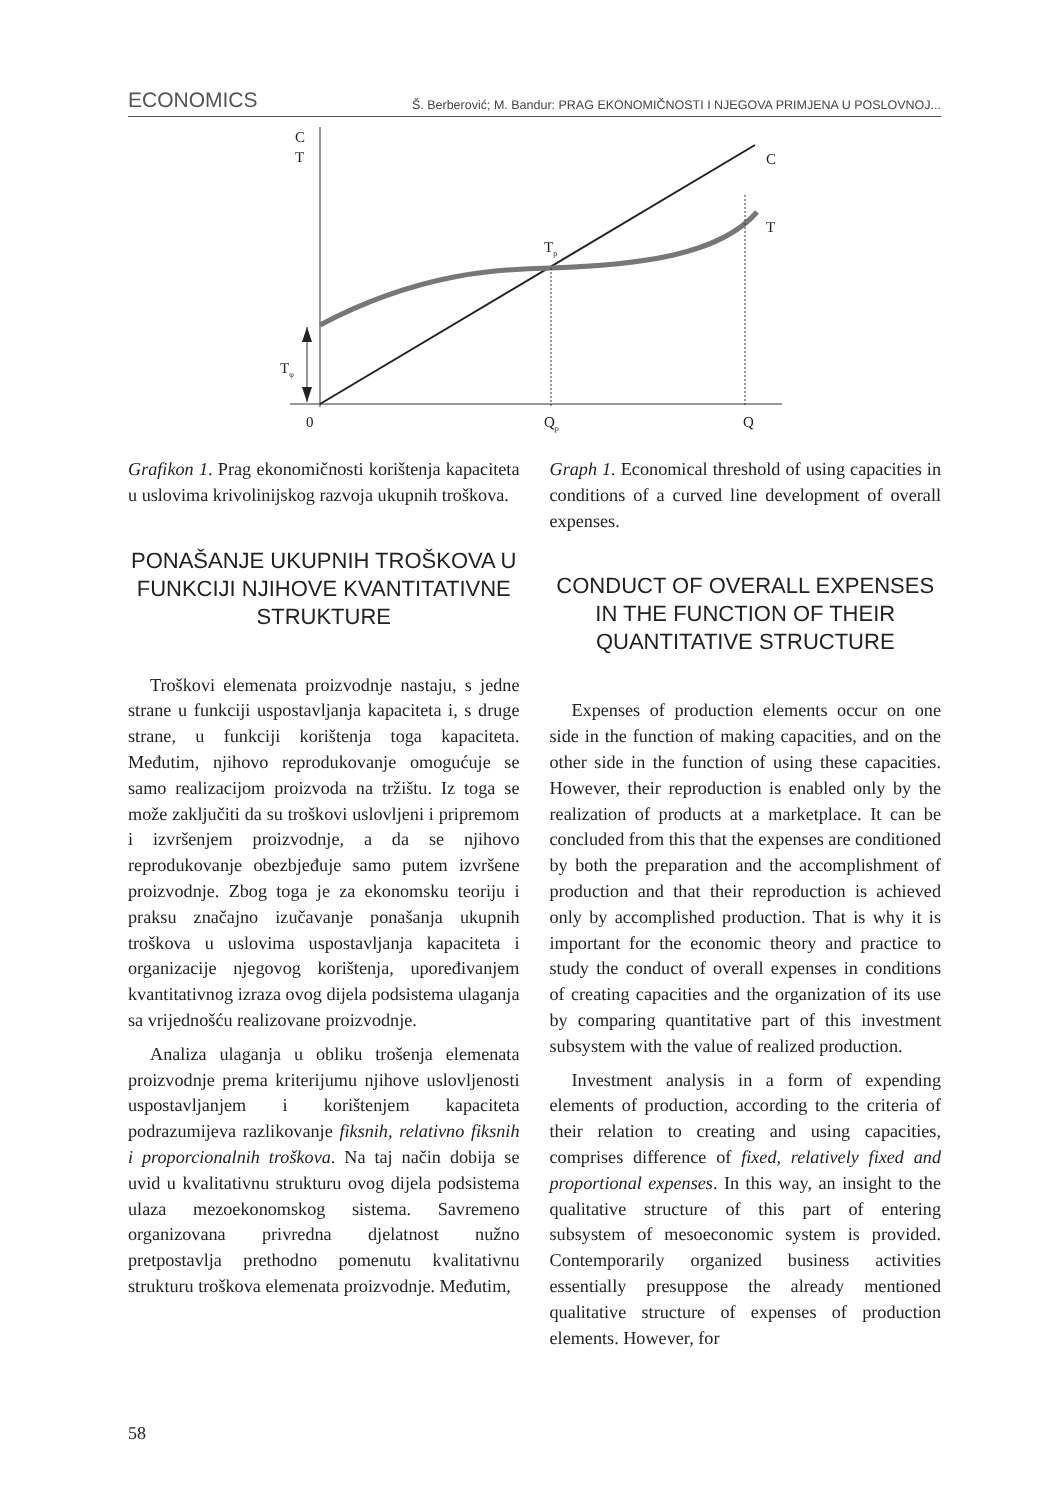ECONOMICS Š. Berberović; M. Bandur: PRAG EKONOMIČNOSTI I NJEGOVA PRIMJENA U POSLOVNOJ...
C
T
C
T
Tp
Tφ
0
Qp
Q
Grafikon 1. Prag ekonomičnosti korištenja kapaciteta u uslovima krivolinijskog razvoja ukupnih troškova.
PONAŠANJE UKUPNIH TROŠKOVA U FUNKCIJI NJIHOVE KVANTITATIVNE STRUKTURE
Troškovi elemenata proizvodnje nastaju, s jedne strane u funkciji uspostavljanja kapaciteta i, s druge strane, u funkciji korištenja toga kapaciteta. Međutim, njihovo reprodukovanje omogućuje se samo realizacijom proizvoda na tržištu. Iz toga se može zaključiti da su troškovi uslovljeni i pripremom i izvršenjem proizvodnje, a da se njihovo reprodukovanje obezbjeđuje samo putem izvršene proizvodnje. Zbog toga je za ekonomsku teoriju i praksu značajno izučavanje ponašanja ukupnih troškova u uslovima uspostavljanja kapaciteta i organizacije njegovog korištenja, upoređivanjem kvantitativnog izraza ovog dijela podsistema ulaganja sa vrijednošću realizovane proizvodnje.
Analiza ulaganja u obliku trošenja elemenata proizvodnje prema kriterijumu njihove uslovljenosti uspostavljanjem i korištenjem kapaciteta podrazumijeva razlikovanje fiksnih, relativno fiksnih i proporcionalnih troškova. Na taj način dobija se uvid u kvalitativnu strukturu ovog dijela podsistema ulaza mezoekonomskog sistema. Savremeno organizovana privredna djelatnost nužno pretpostavlja prethodno pomenutu kvalitativnu strukturu troškova elemenata proizvodnje. Međutim,
Graph 1. Economical threshold of using capacities in conditions of a curved line development of overall expenses.
CONDUCT OF OVERALL EXPENSES IN THE FUNCTION OF THEIR QUANTITATIVE STRUCTURE
Expenses of production elements occur on one side in the function of making capacities, and on the other side in the function of using these capacities. However, their reproduction is enabled only by the realization of products at a marketplace. It can be concluded from this that the expenses are conditioned by both the preparation and the accomplishment of production and that their reproduction is achieved only by accomplished production. That is why it is important for the economic theory and practice to study the conduct of overall expenses in conditions of creating capacities and the organization of its use by comparing quantitative part of this investment subsystem with the value of realized production.
Investment analysis in a form of expending elements of production, according to the criteria of their relation to creating and using capacities, comprises difference of fixed, relatively fixed and proportional expenses. In this way, an insight to the qualitative structure of this part of entering subsystem of mesoeconomic system is provided. Contemporarily organized business activities essentially presuppose the already mentioned qualitative structure of expenses of production elements. However, for
58